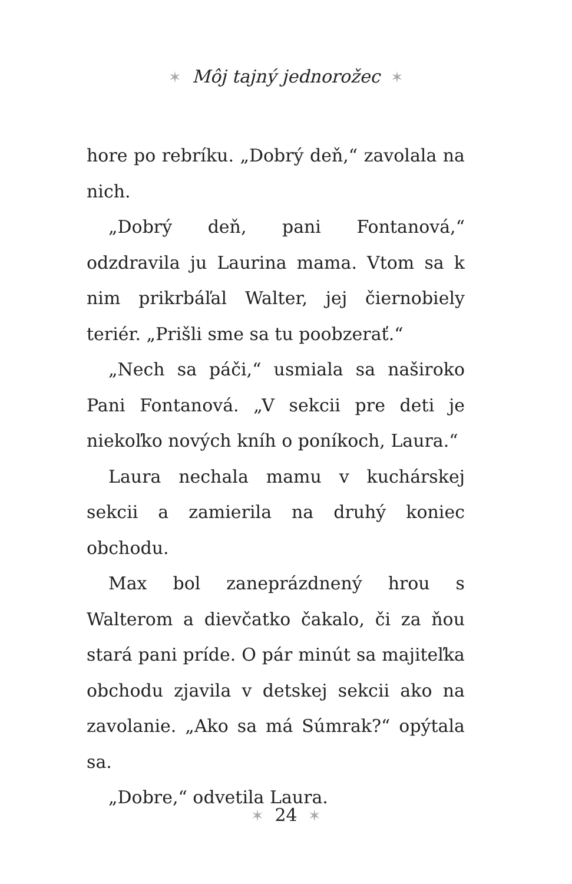✶ Môj tajný jednorožec ✶
hore po rebríku. „Dobrý deň,“ zavolala na nich.
„Dobrý deň, pani Fontanová,“ odzdravila ju Laurina mama. Vtom sa k nim prikrbáľal Walter, jej čiernobiely teriér. „Prišli sme sa tu poobzerať.“
„Nech sa páči,“ usmiala sa naširoko Pani Fontanová. „V sekcii pre deti je niekoľko nových kníh o poníkoch, Laura.“
Laura nechala mamu v kuchárskej sekcii a zamierila na druhý koniec obchodu.
Max bol zaneprázdnený hrou s Walterom a dievčatko čakalo, či za ňou stará pani príde. O pár minút sa majiteľka obchodu zjavila v detskej sekcii ako na zavolanie. „Ako sa má Súmrak?“ opýtala sa.
„Dobre,“ odvetila Laura.
✶ 24 ✶